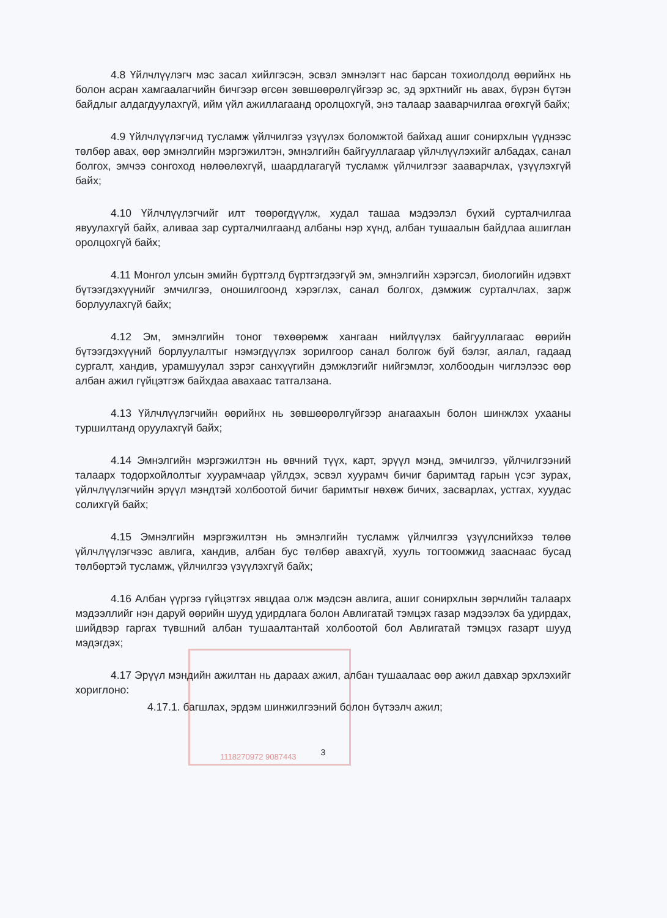4.8 Үйлчлүүлэгч мэс засал хийлгэсэн, эсвэл эмнэлэгт нас барсан тохиолдолд өөрийнх нь болон асран хамгаалагчийн бичгээр өгсөн зөвшөөрөлгүйгээр эс, эд эрхтнийг нь авах, бүрэн бүтэн байдлыг алдагдуулахгүй, ийм үйл ажиллагаанд оролцохгүй, энэ талаар зааварчилгаа өгөхгүй байх;
4.9 Үйлчлүүлэгчид тусламж үйлчилгээ үзүүлэх боломжтой байхад ашиг сонирхлын үүднээс төлбөр авах, өөр эмнэлгийн мэргэжилтэн, эмнэлгийн байгууллагаар үйлчлүүлэхийг албадах, санал болгох, эмчээ сонгоход нөлөөлөхгүй, шаардлагагүй тусламж үйлчилгээг зааварчлах, үзүүлэхгүй байх;
4.10 Үйлчлүүлэгчийг илт төөрөгдүүлж, худал ташаа мэдээлэл бүхий сурталчилгаа явуулахгүй байх, аливаа зар сурталчилгаанд албаны нэр хүнд, албан тушаалын байдлаа ашиглан оролцохгүй байх;
4.11 Монгол улсын эмийн бүртгэлд бүртгэгдээгүй эм, эмнэлгийн хэрэгсэл, биологийн идэвхт бүтээгдэхүүнийг эмчилгээ, оношилгоонд хэрэглэх, санал болгох, дэмжиж сурталчлах, зарж борлуулахгүй байх;
4.12 Эм, эмнэлгийн тоног төхөөрөмж хангаан нийлүүлэх байгууллагаас өөрийн бүтээгдэхүүний борлуулалтыг нэмэгдүүлэх зорилгоор санал болгож буй бэлэг, аялал, гадаад сургалт, хандив, урамшуулал зэрэг санхүүгийн дэмжлэгийг нийгэмлэг, холбоодын чиглэлээс өөр албан ажил гүйцэтгэж байхдаа авахаас татгалзана.
4.13 Үйлчлүүлэгчийн өөрийнх нь зөвшөөрөлгүйгээр анагаахын болон шинжлэх ухааны туршилтанд оруулахгүй байх;
4.14 Эмнэлгийн мэргэжилтэн нь өвчний түүх, карт, эрүүл мэнд, эмчилгээ, үйлчилгээний талаарх тодорхойлолтыг хуурамчаар үйлдэх, эсвэл хуурамч бичиг баримтад гарын үсэг зурах, үйлчлүүлэгчийн эрүүл мэндтэй холбоотой бичиг баримтыг нөхөж бичих, засварлах, устгах, хуудас солихгүй байх;
4.15 Эмнэлгийн мэргэжилтэн нь эмнэлгийн тусламж үйлчилгээ үзүүлснийхээ төлөө үйлчлүүлэгчээс авлига, хандив, албан бус төлбөр авахгүй, хууль тогтоомжид зааснаас бусад төлбөртэй тусламж, үйлчилгээ үзүүлэхгүй байх;
4.16 Албан үүргээ гүйцэтгэх явцдаа олж мэдсэн авлига, ашиг сонирхлын зөрчлийн талаарх мэдээллийг нэн даруй өөрийн шууд удирдлага болон Авлигатай тэмцэх газар мэдээлэх ба удирдах, шийдвэр гаргах түвшний албан тушаалтантай холбоотой бол Авлигатай тэмцэх газарт шууд мэдэгдэх;
4.17 Эрүүл мэндийн ажилтан нь дараах ажил, албан тушаалаас өөр ажил давхар эрхлэхийг хориглоно:
4.17.1. багшлах, эрдэм шинжилгээний болон бүтээлч ажил;
3
1118270972 9087443